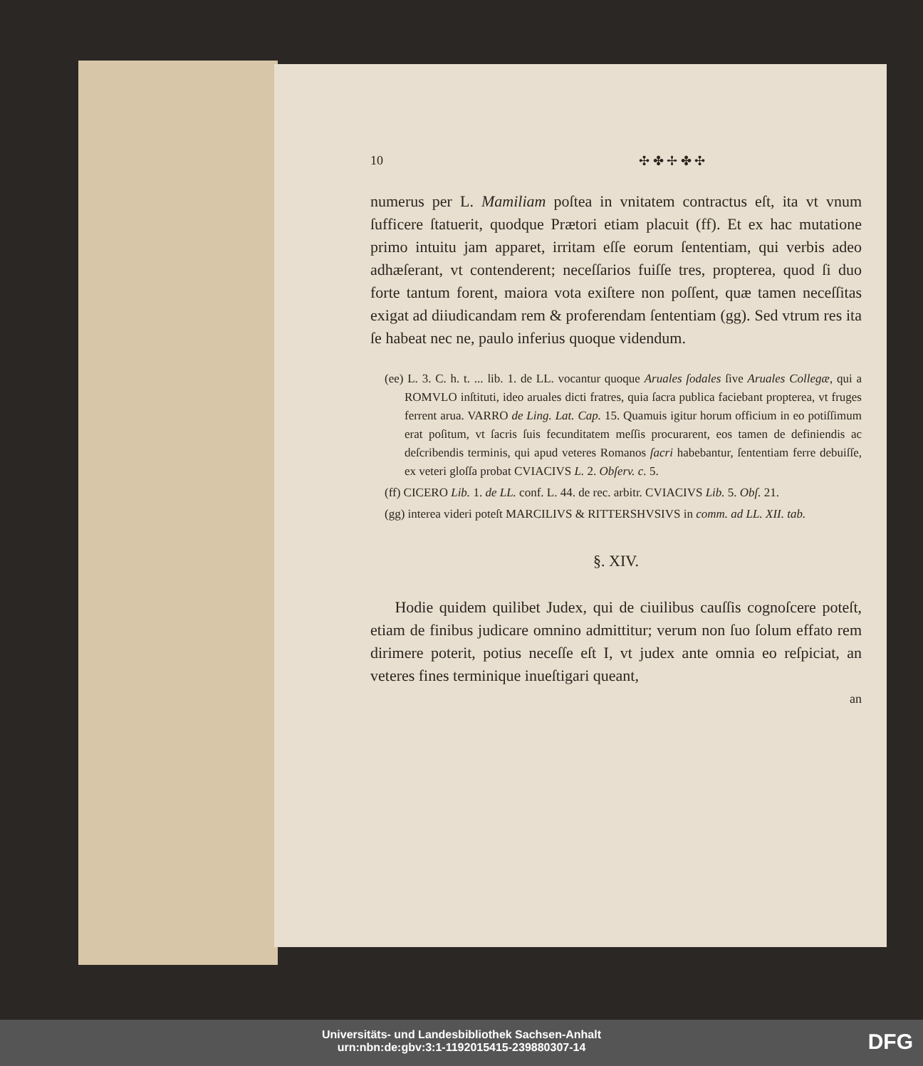10 ✣ ✤ ✢ ✤ ✣
numerus per L. Mamiliam poſtea in vnitatem contractus eſt, ita vt vnum ſufficere ſtatuerit, quodque Prætori etiam placuit (ff). Et ex hac mutatione primo intuitu jam apparet, irritam eſſe eorum ſententiam, qui verbis adeo adhæſerant, vt contenderent; neceſſarios fuiſſe tres, propterea, quod ſi duo forte tantum forent, maiora vota exiſtere non poſſent, quæ tamen neceſſitas exigat ad diiudicandam rem & proferendam ſententiam (gg). Sed vtrum res ita ſe habeat nec ne, paulo inferius quoque videndum.
(ee) L. 3. C. h. t. ... lib. 1. de LL. vocantur quoque Aruales ſodales ſive Aruales Collegæ, qui a ROMVLO inſtituti, ideo aruales dicti fratres, quia ſacra publica faciebant propterea, vt fruges ferrent arua. VARRO de Ling. Lat. Cap. 15. Quamuis igitur horum officium in eo potiſſimum erat poſitum, vt ſacris ſuis fecunditatem meſſis procurarent, eos tamen de definiendis ac deſcribendis terminis, qui apud veteres Romanos ſacri habebantur, ſententiam ferre debuiſſe, ex veteri gloſſa probat CVIACIVS L. 2. Obſerv. c. 5.
(ff) CICERO Lib. 1. de LL. conf. L. 44. de rec. arbitr. CVIACIVS Lib. 5. Obſ. 21.
(gg) interea videri poteſt MARCILIVS & RITTERSHVSIVS in comm. ad LL. XII. tab.
§. XIV.
Hodie quidem quilibet Judex, qui de ciuilibus cauſſis cognoſcere poteſt, etiam de finibus judicare omnino admittitur; verum non ſuo ſolum effato rem dirimere poterit, potius neceſſe eſt I, vt judex ante omnia eo reſpiciat, an veteres fines terminique inueſtigari queant,
an
Universitäts- und Landesbibliothek Sachsen-Anhalt
urn:nbn:de:gbv:3:1-1192015415-239880307-14
DFG